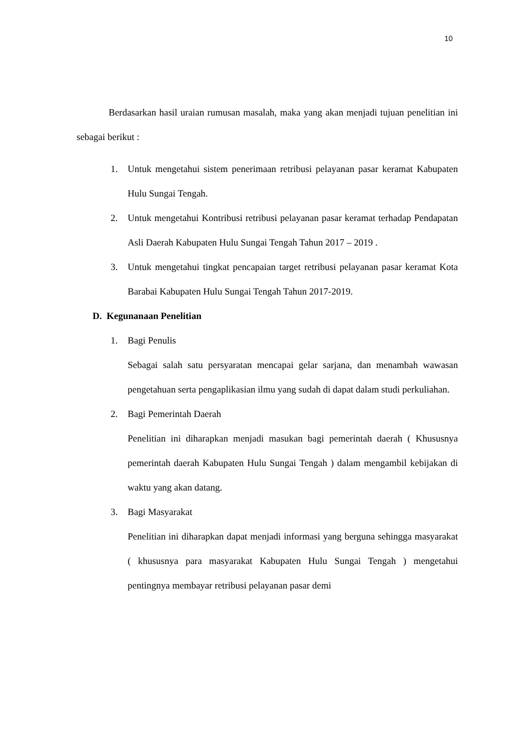10
Berdasarkan hasil uraian rumusan masalah, maka yang akan menjadi tujuan penelitian ini sebagai berikut :
1. Untuk mengetahui sistem penerimaan retribusi pelayanan pasar keramat Kabupaten Hulu Sungai Tengah.
2. Untuk mengetahui Kontribusi retribusi pelayanan pasar keramat terhadap Pendapatan Asli Daerah Kabupaten Hulu Sungai Tengah Tahun 2017 – 2019 .
3. Untuk mengetahui tingkat pencapaian target retribusi pelayanan pasar keramat Kota Barabai Kabupaten Hulu Sungai Tengah Tahun 2017-2019.
D. Kegunanaan Penelitian
1. Bagi Penulis
Sebagai salah satu persyaratan mencapai gelar sarjana, dan menambah wawasan pengetahuan serta pengaplikasian ilmu yang sudah di dapat dalam studi perkuliahan.
2. Bagi Pemerintah Daerah
Penelitian ini diharapkan menjadi masukan bagi pemerintah daerah ( Khususnya pemerintah daerah Kabupaten Hulu Sungai Tengah ) dalam mengambil kebijakan di waktu yang akan datang.
3. Bagi Masyarakat
Penelitian ini diharapkan dapat menjadi informasi yang berguna sehingga masyarakat ( khususnya para masyarakat Kabupaten Hulu Sungai Tengah ) mengetahui pentingnya membayar retribusi pelayanan pasar demi